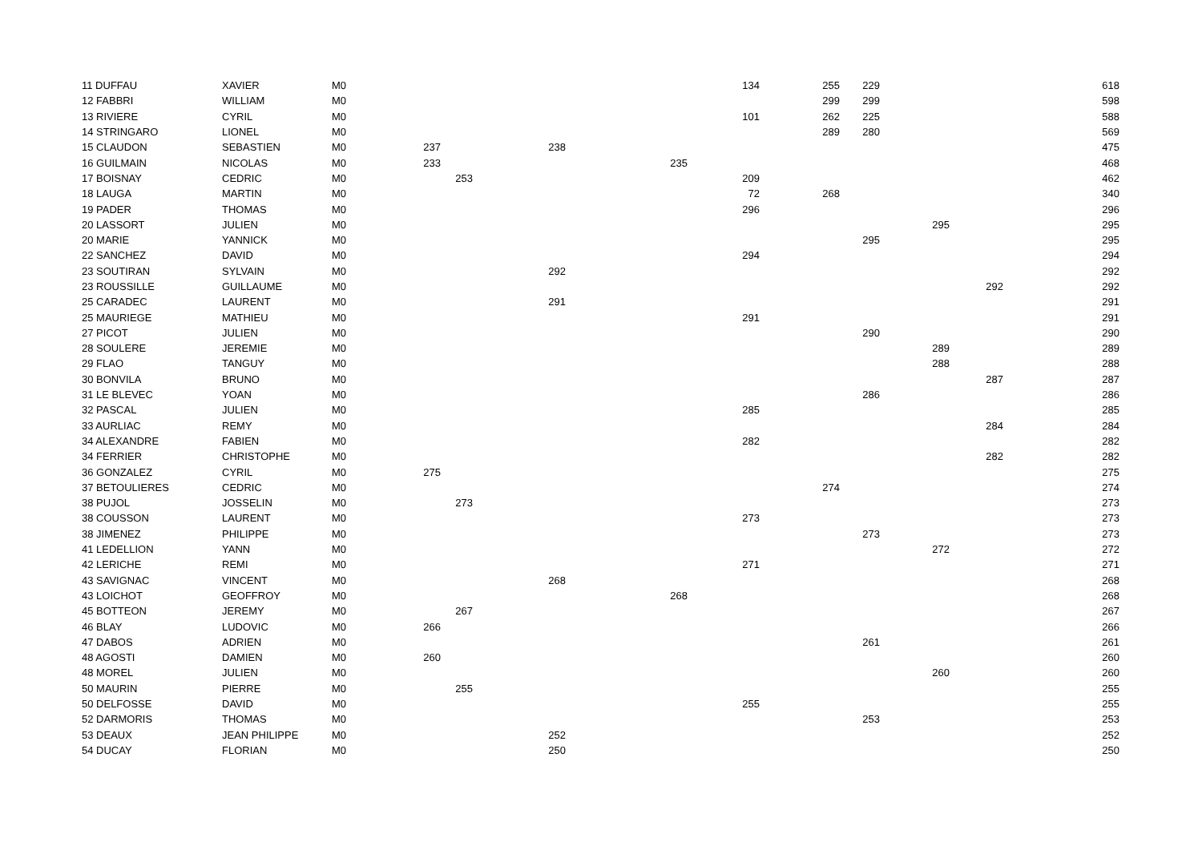| 11 DUFFAU | XAVIER | M0 | | | | | 134 | 255 | 229 | | | 618 |
| 12 FABBRI | WILLIAM | M0 | | | | | | 299 | 299 | | | 598 |
| 13 RIVIERE | CYRIL | M0 | | | | | 101 | 262 | 225 | | | 588 |
| 14 STRINGARO | LIONEL | M0 | | | | | | 289 | 280 | | | 569 |
| 15 CLAUDON | SEBASTIEN | M0 | 237 | | 238 | | | | | | | 475 |
| 16 GUILMAIN | NICOLAS | M0 | 233 | | | 235 | | | | | | 468 |
| 17 BOISNAY | CEDRIC | M0 | | 253 | | | 209 | | | | | 462 |
| 18 LAUGA | MARTIN | M0 | | | | | 72 | 268 | | | | 340 |
| 19 PADER | THOMAS | M0 | | | | | 296 | | | | | 296 |
| 20 LASSORT | JULIEN | M0 | | | | | | | | 295 | | 295 |
| 20 MARIE | YANNICK | M0 | | | | | | | 295 | | | 295 |
| 22 SANCHEZ | DAVID | M0 | | | | | 294 | | | | | 294 |
| 23 SOUTIRAN | SYLVAIN | M0 | | | 292 | | | | | | | 292 |
| 23 ROUSSILLE | GUILLAUME | M0 | | | | | | | | | 292 | 292 |
| 25 CARADEC | LAURENT | M0 | | | 291 | | | | | | | 291 |
| 25 MAURIEGE | MATHIEU | M0 | | | | | 291 | | | | | 291 |
| 27 PICOT | JULIEN | M0 | | | | | | | 290 | | | 290 |
| 28 SOULERE | JEREMIE | M0 | | | | | | | | 289 | | 289 |
| 29 FLAO | TANGUY | M0 | | | | | | | | 288 | | 288 |
| 30 BONVILA | BRUNO | M0 | | | | | | | | | 287 | 287 |
| 31 LE BLEVEC | YOAN | M0 | | | | | | | 286 | | | 286 |
| 32 PASCAL | JULIEN | M0 | | | | | 285 | | | | | 285 |
| 33 AURLIAC | REMY | M0 | | | | | | | | | 284 | 284 |
| 34 ALEXANDRE | FABIEN | M0 | | | | | 282 | | | | | 282 |
| 34 FERRIER | CHRISTOPHE | M0 | | | | | | | | | 282 | 282 |
| 36 GONZALEZ | CYRIL | M0 | 275 | | | | | | | | | 275 |
| 37 BETOULIERES | CEDRIC | M0 | | | | | | 274 | | | | 274 |
| 38 PUJOL | JOSSELIN | M0 | | 273 | | | | | | | | 273 |
| 38 COUSSON | LAURENT | M0 | | | | | 273 | | | | | 273 |
| 38 JIMENEZ | PHILIPPE | M0 | | | | | | | 273 | | | 273 |
| 41 LEDELLION | YANN | M0 | | | | | | | | 272 | | 272 |
| 42 LERICHE | REMI | M0 | | | | | 271 | | | | | 271 |
| 43 SAVIGNAC | VINCENT | M0 | | | 268 | | | | | | | 268 |
| 43 LOICHOT | GEOFFROY | M0 | | | | 268 | | | | | | 268 |
| 45 BOTTEON | JEREMY | M0 | | 267 | | | | | | | | 267 |
| 46 BLAY | LUDOVIC | M0 | 266 | | | | | | | | | 266 |
| 47 DABOS | ADRIEN | M0 | | | | | | | 261 | | | 261 |
| 48 AGOSTI | DAMIEN | M0 | 260 | | | | | | | | | 260 |
| 48 MOREL | JULIEN | M0 | | | | | | | | 260 | | 260 |
| 50 MAURIN | PIERRE | M0 | | 255 | | | | | | | | 255 |
| 50 DELFOSSE | DAVID | M0 | | | | | 255 | | | | | 255 |
| 52 DARMORIS | THOMAS | M0 | | | | | | | 253 | | | 253 |
| 53 DEAUX | JEAN PHILIPPE | M0 | | | 252 | | | | | | | 252 |
| 54 DUCAY | FLORIAN | M0 | | | 250 | | | | | | | 250 |